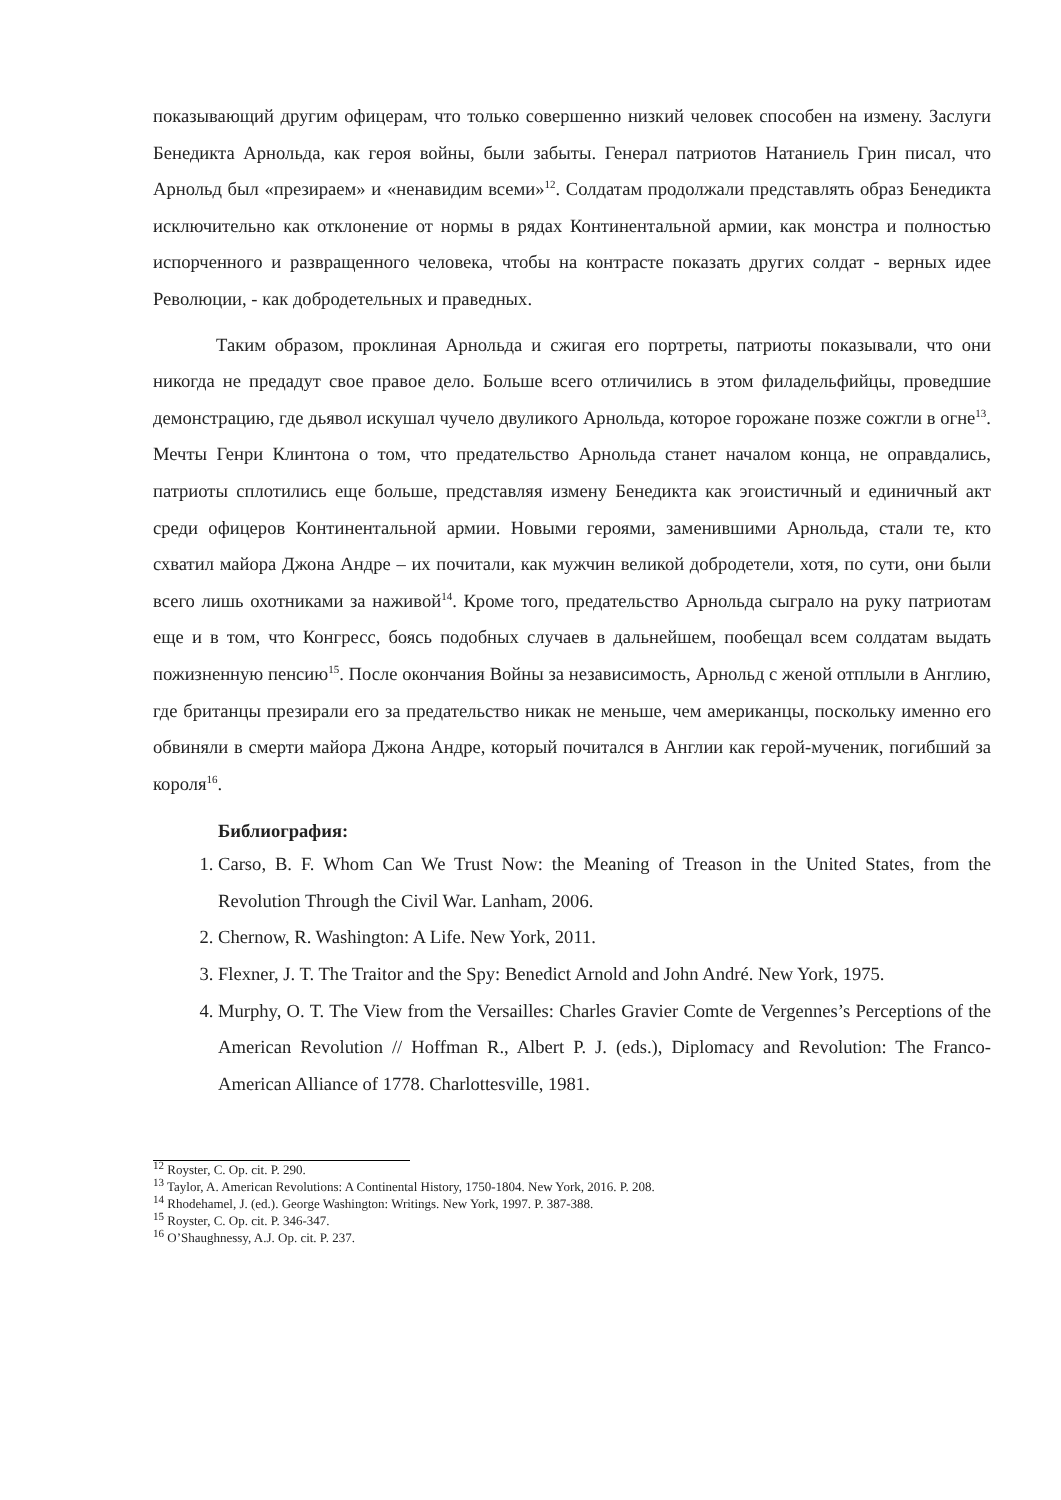показывающий другим офицерам, что только совершенно низкий человек способен на измену. Заслуги Бенедикта Арнольда, как героя войны, были забыты. Генерал патриотов Натаниель Грин писал, что Арнольд был «презираем» и «ненавидим всеми»<sup>12</sup>. Солдатам продолжали представлять образ Бенедикта исключительно как отклонение от нормы в рядах Континентальной армии, как монстра и полностью испорченного и развращенного человека, чтобы на контрасте показать других солдат - верных идее Революции, - как добродетельных и праведных.
Таким образом, проклиная Арнольда и сжигая его портреты, патриоты показывали, что они никогда не предадут свое правое дело. Больше всего отличились в этом филадельфийцы, проведшие демонстрацию, где дьявол искушал чучело двуликого Арнольда, которое горожане позже сожгли в огне<sup>13</sup>. Мечты Генри Клинтона о том, что предательство Арнольда станет началом конца, не оправдались, патриоты сплотились еще больше, представляя измену Бенедикта как эгоистичный и единичный акт среди офицеров Континентальной армии. Новыми героями, заменившими Арнольда, стали те, кто схватил майора Джона Андре – их почитали, как мужчин великой добродетели, хотя, по сути, они были всего лишь охотниками за наживой<sup>14</sup>. Кроме того, предательство Арнольда сыграло на руку патриотам еще и в том, что Конгресс, боясь подобных случаев в дальнейшем, пообещал всем солдатам выдать пожизненную пенсию<sup>15</sup>. После окончания Войны за независимость, Арнольд с женой отплыли в Англию, где британцы презирали его за предательство никак не меньше, чем американцы, поскольку именно его обвиняли в смерти майора Джона Андре, который почитался в Англии как герой-мученик, погибший за короля<sup>16</sup>.
Библиография:
1. Carso, B. F. Whom Can We Trust Now: the Meaning of Treason in the United States, from the Revolution Through the Civil War. Lanham, 2006.
2. Chernow, R. Washington: A Life. New York, 2011.
3. Flexner, J. T. The Traitor and the Spy: Benedict Arnold and John André. New York, 1975.
4. Murphy, O. T. The View from the Versailles: Charles Gravier Comte de Vergennes’s Perceptions of the American Revolution // Hoffman R., Albert P. J. (eds.), Diplomacy and Revolution: The Franco-American Alliance of 1778. Charlottesville, 1981.
<sup>12</sup> Royster, C. Op. cit. P. 290.
<sup>13</sup> Taylor, A. American Revolutions: A Continental History, 1750-1804. New York, 2016. P. 208.
<sup>14</sup> Rhodehamel, J. (ed.). George Washington: Writings. New York, 1997. P. 387-388.
<sup>15</sup> Royster, C. Op. cit. P. 346-347.
<sup>16</sup> O’Shaughnessy, A.J. Op. cit. P. 237.